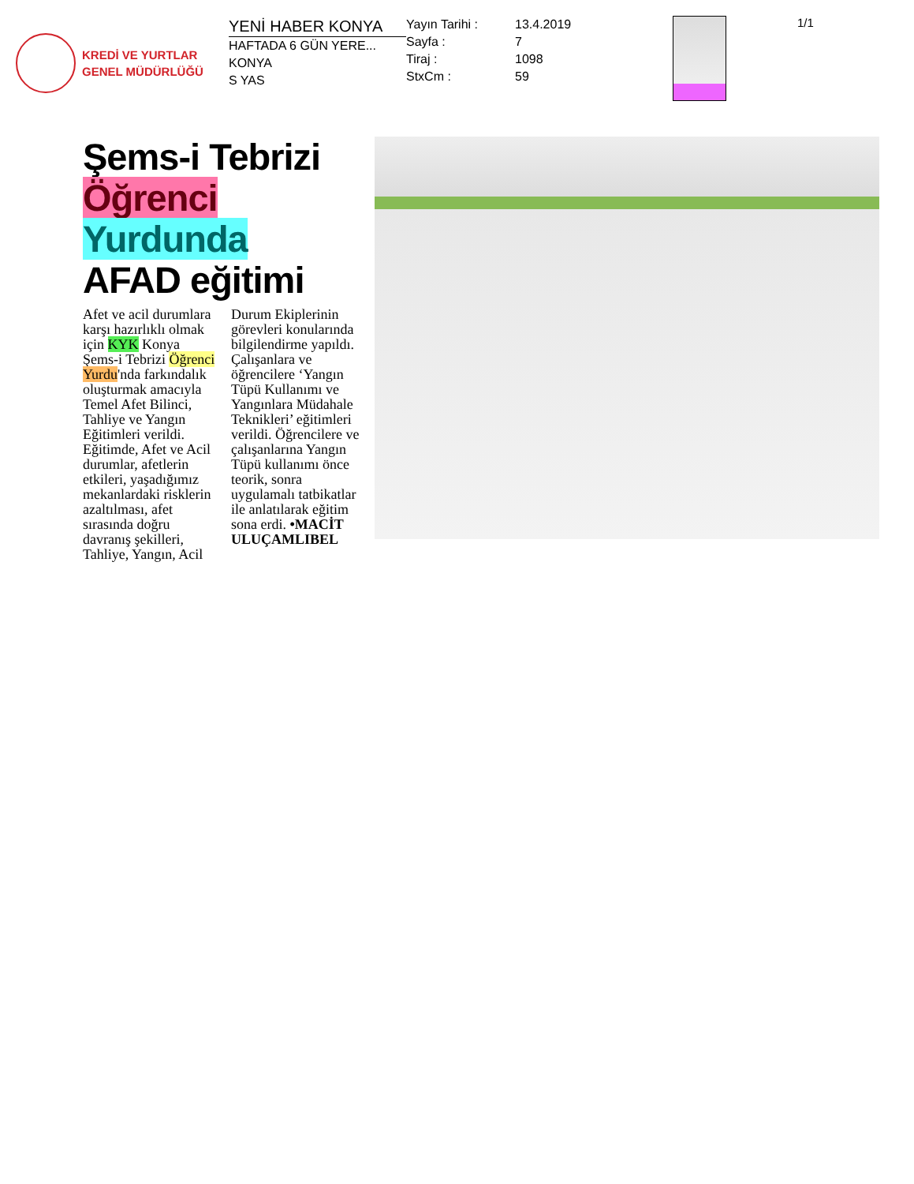KREDİ VE YURTLAR
GENEL MÜDÜRLÜĞÜ
YENİ HABER KONYA
HAFTADA 6 GÜN YERE...
KONYA
S YAS
Yayın Tarihi : 13.4.2019 Sayfa : 7 Tiraj : 1098 StxCm : 59
1/1
Şems-i Tebrizi
Öğrenci Yurdunda
AFAD eğitimi
Afet ve acil durumlara karşı hazırlıklı olmak için KYK Konya Şems-i Tebrizi Öğrenci Yurdu'nda farkındalık oluşturmak amacıyla Temel Afet Bilinci, Tahliye ve Yangın Eğitimleri verildi. Eğitimde, Afet ve Acil durumlar, afetlerin etkileri, yaşadığımız mekanlardaki risklerin azaltılması, afet sırasında doğru davranış şekilleri, Tahliye, Yangın, Acil
Durum Ekiplerinin görevleri konularında bilgilendirme yapıldı. Çalışanlara ve öğrencilere ‘Yangın Tüpü Kullanımı ve Yangınlara Müdahale Teknikleri’ eğitimleri verildi. Öğrencilere ve çalışanlarına Yangın Tüpü kullanımı önce teorik, sonra uygulamalı tatbikatlar ile anlatılarak eğitim sona erdi. •MACİT ULUÇAMLIBEL